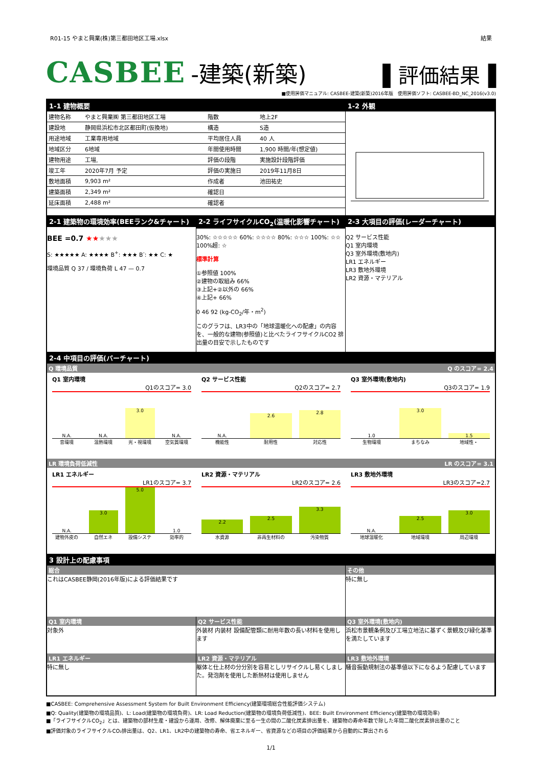R01-15 やまと興業(株)第三都田地区工場.xlsx 結果
CASBEE -建築(新築) ▌評価結果▐
■使用評価マニュアル: CASBEE-建築(新築)2016年版　使用評価ソフト: CASBEE-BD_NC_2016(v3.0)
1-1 建物概要
| 建物名称 | やまと興業㈱ 第三都田地区工場 | 階数 | 地上2F |
| 建設地 | 静岡県浜松市北区都田町(仮換地) | 構造 | S造 |
| 用途地域 | 工業専用地域 | 平均居住人員 | 40 人 |
| 地域区分 | 6地域 | 年間使用時間 | 1,900 時間/年(想定値) |
| 建物用途 | 工場, | 評価の段階 | 実施設計段階評価 |
| 竣工年 | 2020年7月 予定 | 評価の実施日 | 2019年11月8日 |
| 敷地面積 | 9,903 m² | 作成者 | 池田祐史 |
| 建築面積 | 2,349 m² | 確認日 | |
| 延床面積 | 2,488 m² | 確認者 | |
1-2 外観
2-1 建築物の環境効率(BEEランク&チャート)
BEE =0.7 ★★★★★
S: ★★★★★ A: ★★★★ B<sup>+</sup>: ★★★ B<sup>-</sup>: ★★ C: ★
環境品質 Q 37 / 環境負荷 L 47 — 0.7
2-2 ライフサイクルCO<sub>2</sub>(温暖化影響チャート)
30%: ☆☆☆☆☆ 60%: ☆☆☆☆ 80%: ☆☆☆ 100%: ☆☆ 100%超: ☆
標準計算
①参照値 100%
②建物の取組み 66%
③上記+②以外の 66%
④上記+ 66%
0 46 92 (kg-CO<sub>2</sub>/年・m<sup>2</sup>)
このグラフは、LR3中の「地球温暖化への配慮」の内容を、一般的な建物(参照値)と比べたライフサイクルCO2 排出量の目安で示したものです
2-3 大項目の評価(レーダーチャート)
Q2 サービス性能
Q1 室内環境
Q3 室外環境(敷地内)
LR1 エネルギー
LR3 敷地外環境
LR2 資源・マテリアル
2-4 中項目の評価(バーチャート)
Q 環境品質 Q のスコア= 2.4
Q1 室内環境
Q1のスコア= 3.0
N.A. N.A. 3.0 N.A.
音環境 温熱環境 光・視環境 空気質環境
Q2 サービス性能
Q2のスコア= 2.7
N.A. 2.6 2.8
機能性 耐用性 対応性
Q3 室外環境(敷地内)
Q3のスコア= 1.9
1.0 3.0 1.5
生物環境 まちなみ 地域性・
LR 環境負荷低減性 LR のスコア= 3.1
LR1 エネルギー
LR1のスコア= 3.7
N.A. 3.0 5.0 1.0
建物外皮の 自然エネ 設備システ 効率的
LR2 資源・マテリアル
LR2のスコア= 2.6
2.2 2.5 3.3
水資源 非再生材料の 汚染物質
LR3 敷地外環境
LR3のスコア=2.7
N.A. 2.5 3.0
地球温暖化 地域環境 周辺環境
3 設計上の配慮事項
総合
これはCASBEE静岡(2016年版)による評価結果です
その他
特に無し
Q1 室内環境
対象外
Q2 サービス性能
外装材 内装材 設備配管類に耐用年数の長い材料を使用します
Q3 室外環境(敷地内)
浜松市景観条例及び工場立地法に基ずく景観及び緑化基準を満たしています
LR1 エネルギー
特に無し
LR2 資源・マテリアル
躯体と仕上材の分分別を容易としリサイクルし易くしました。発泡剤を使用した断熱材は使用しません
LR3 敷地外環境
騒音振動規制法の基準値以下になるよう配慮しています
■CASBEE: Comprehensive Assessment System for Built Environment Efficiency(建築環境総合性能評価システム)
■Q: Quality(建築物の環境品質)、L: Load(建築物の環境負荷)、LR: Load Reduction(建築物の環境負荷低減性)、BEE: Built Environment Efficiency(建築物の環境効率)
■「ライフサイクルCO<sub>2</sub>」とは、建築物の部材生産・建設から運用、改修、解体廃棄に至る一生の間の二酸化炭素排出量を、建築物の寿命年数で除した年間二酸化炭素排出量のこと
■評価対象のライフサイクルCO₂排出量は、Q2、LR1、LR2中の建築物の寿命、省エネルギー、省資源などの項目の評価結果から自動的に算出される
1/1